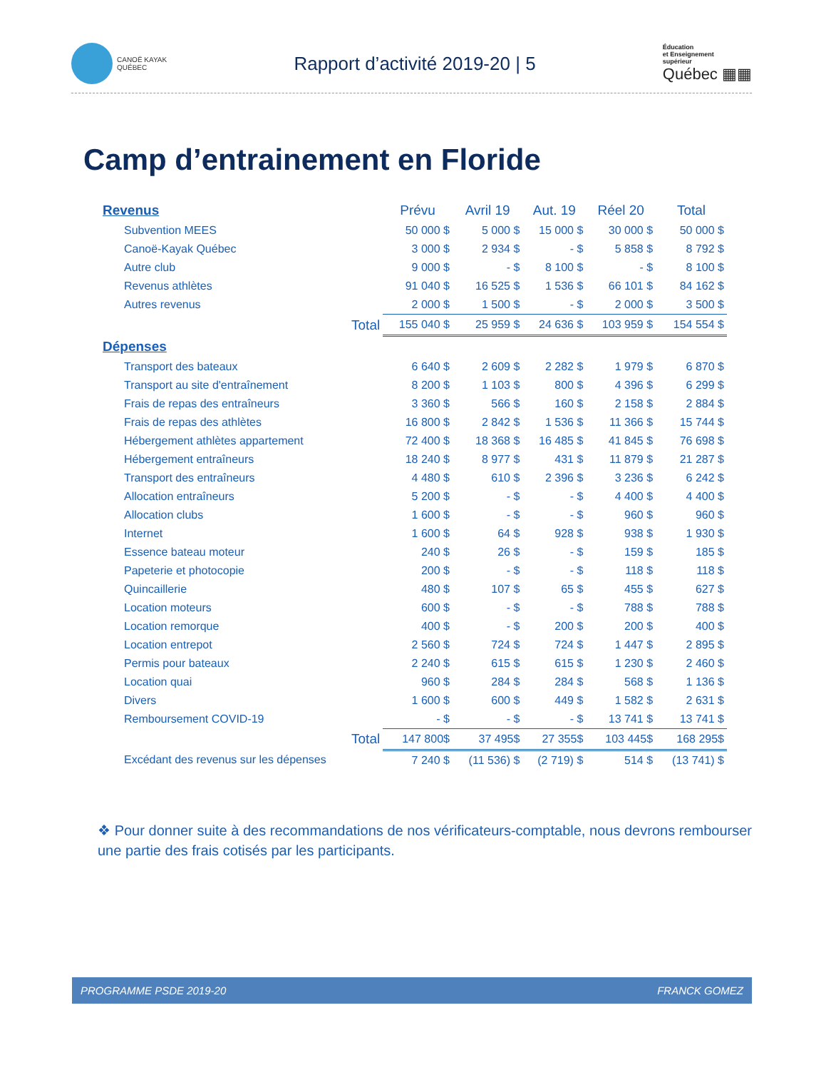CANOË KAYAK
QUÉBEC
Rapport d’activité 2019-20 | 5
Éducation
et Enseignement
supérieur
Québec ▦▦
Camp d’entrainement en Floride
| Revenus | Prévu | Avril 19 | Aut. 19 | Réel 20 | Total |
| Subvention MEES | 50 000 $ | 5 000 $ | 15 000 $ | 30 000 $ | 50 000 $ |
| Canoë-Kayak Québec | 3 000 $ | 2 934 $ | - $ | 5 858 $ | 8 792 $ |
| Autre club | 9 000 $ | - $ | 8 100 $ | - $ | 8 100 $ |
| Revenus athlètes | 91 040 $ | 16 525 $ | 1 536 $ | 66 101 $ | 84 162 $ |
| Autres revenus | 2 000 $ | 1 500 $ | - $ | 2 000 $ | 3 500 $ |
| Total | 155 040 $ | 25 959 $ | 24 636 $ | 103 959 $ | 154 554 $ |
| Dépenses | | | | | |
| Transport des bateaux | 6 640 $ | 2 609 $ | 2 282 $ | 1 979 $ | 6 870 $ |
| Transport au site d'entraînement | 8 200 $ | 1 103 $ | 800 $ | 4 396 $ | 6 299 $ |
| Frais de repas des entraîneurs | 3 360 $ | 566 $ | 160 $ | 2 158 $ | 2 884 $ |
| Frais de repas des athlètes | 16 800 $ | 2 842 $ | 1 536 $ | 11 366 $ | 15 744 $ |
| Hébergement athlètes appartement | 72 400 $ | 18 368 $ | 16 485 $ | 41 845 $ | 76 698 $ |
| Hébergement entraîneurs | 18 240 $ | 8 977 $ | 431 $ | 11 879 $ | 21 287 $ |
| Transport des entraîneurs | 4 480 $ | 610 $ | 2 396 $ | 3 236 $ | 6 242 $ |
| Allocation entraîneurs | 5 200 $ | - $ | - $ | 4 400 $ | 4 400 $ |
| Allocation clubs | 1 600 $ | - $ | - $ | 960 $ | 960 $ |
| Internet | 1 600 $ | 64 $ | 928 $ | 938 $ | 1 930 $ |
| Essence bateau moteur | 240 $ | 26 $ | - $ | 159 $ | 185 $ |
| Papeterie et photocopie | 200 $ | - $ | - $ | 118 $ | 118 $ |
| Quincaillerie | 480 $ | 107 $ | 65 $ | 455 $ | 627 $ |
| Location moteurs | 600 $ | - $ | - $ | 788 $ | 788 $ |
| Location remorque | 400 $ | - $ | 200 $ | 200 $ | 400 $ |
| Location entrepot | 2 560 $ | 724 $ | 724 $ | 1 447 $ | 2 895 $ |
| Permis pour bateaux | 2 240 $ | 615 $ | 615 $ | 1 230 $ | 2 460 $ |
| Location quai | 960 $ | 284 $ | 284 $ | 568 $ | 1 136 $ |
| Divers | 1 600 $ | 600 $ | 449 $ | 1 582 $ | 2 631 $ |
| Remboursement COVID-19 | - $ | - $ | - $ | 13 741 $ | 13 741 $ |
| Total | 147 800$ | 37 495$ | 27 355$ | 103 445$ | 168 295$ |
| Excédant des revenus sur les dépenses | 7 240 $ | (11 536) $ | (2 719) $ | 514 $ | (13 741) $ |
❖ Pour donner suite à des recommandations de nos vérificateurs-comptable, nous devrons rembourser une partie des frais cotisés par les participants.
PROGRAMME PSDE 2019-20 FRANCK GOMEZ